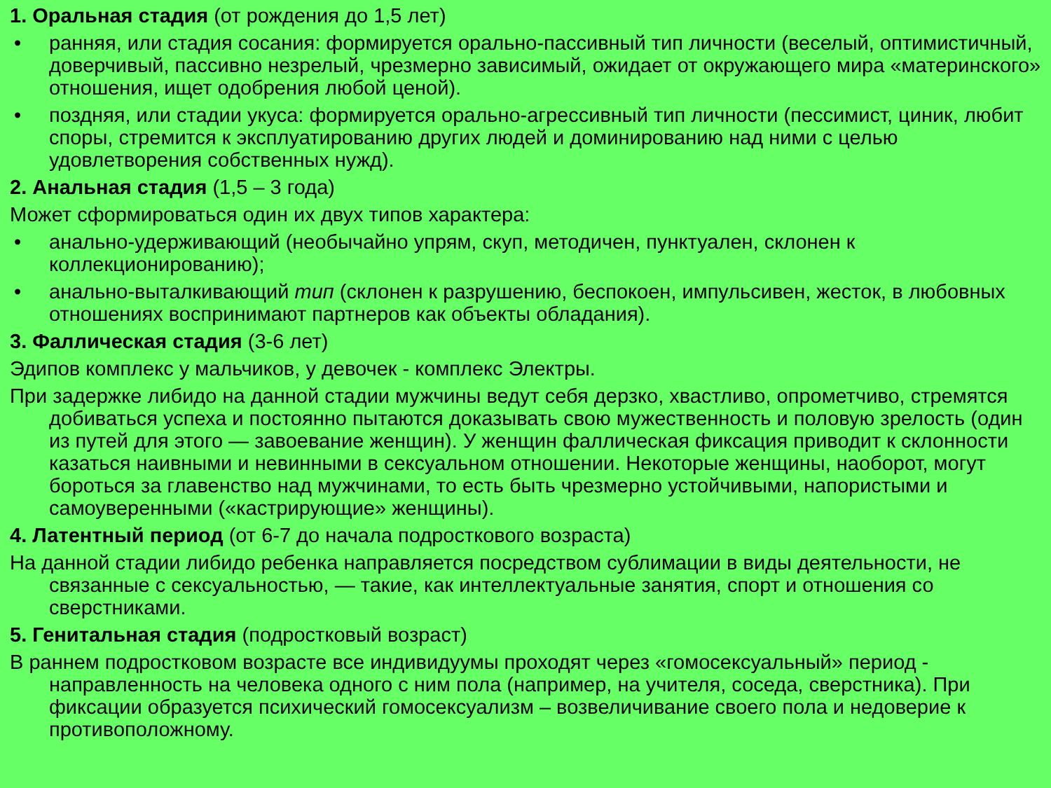1. Оральная стадия (от рождения до 1,5 лет)
• ранняя, или стадия сосания: формируется орально-пассивный тип личности (веселый, оптимистичный, доверчивый, пассивно незрелый, чрезмерно зависимый, ожидает от окружающего мира «материнского» отношения, ищет одобрения любой ценой).
• поздняя, или стадии укуса: формируется орально-агрессивный тип личности (пессимист, циник, любит споры, стремится к эксплуатированию других людей и доминированию над ними с целью удовлетворения собственных нужд).
2. Анальная стадия (1,5 – 3 года)
Может сформироваться один их двух типов характера:
• анально-удерживающий (необычайно упрям, скуп, методичен, пунктуален, склонен к коллекционированию);
• анально-выталкивающий тип (склонен к разрушению, беспокоен, импульсивен, жесток, в любовных отношениях воспринимают партнеров как объекты обладания).
3. Фаллическая стадия (3-6 лет)
Эдипов комплекс у мальчиков, у девочек - комплекс Электры.
При задержке либидо на данной стадии мужчины ведут себя дерзко, хвастливо, опрометчиво, стремятся добиваться успеха и постоянно пытаются доказывать свою мужественность и половую зрелость (один из путей для этого — завоевание женщин). У женщин фаллическая фиксация приводит к склонности казаться наивными и невинными в сексуальном отношении. Некоторые женщины, наоборот, могут бороться за главенство над мужчинами, то есть быть чрезмерно устойчивыми, напористыми и самоуверенными («кастрирующие» женщины).
4. Латентный период (от 6-7 до начала подросткового возраста)
На данной стадии либидо ребенка направляется посредством сублимации в виды деятельности, не связанные с сексуальностью, — такие, как интеллектуальные занятия, спорт и отношения со сверстниками.
5. Генитальная стадия (подростковый возраст)
В раннем подростковом возрасте все индивидуумы проходят через «гомосексуальный» период - направленность на человека одного с ним пола (например, на учителя, соседа, сверстника). При фиксации образуется психический гомосексуализм – возвеличивание своего пола и недоверие к противоположному.